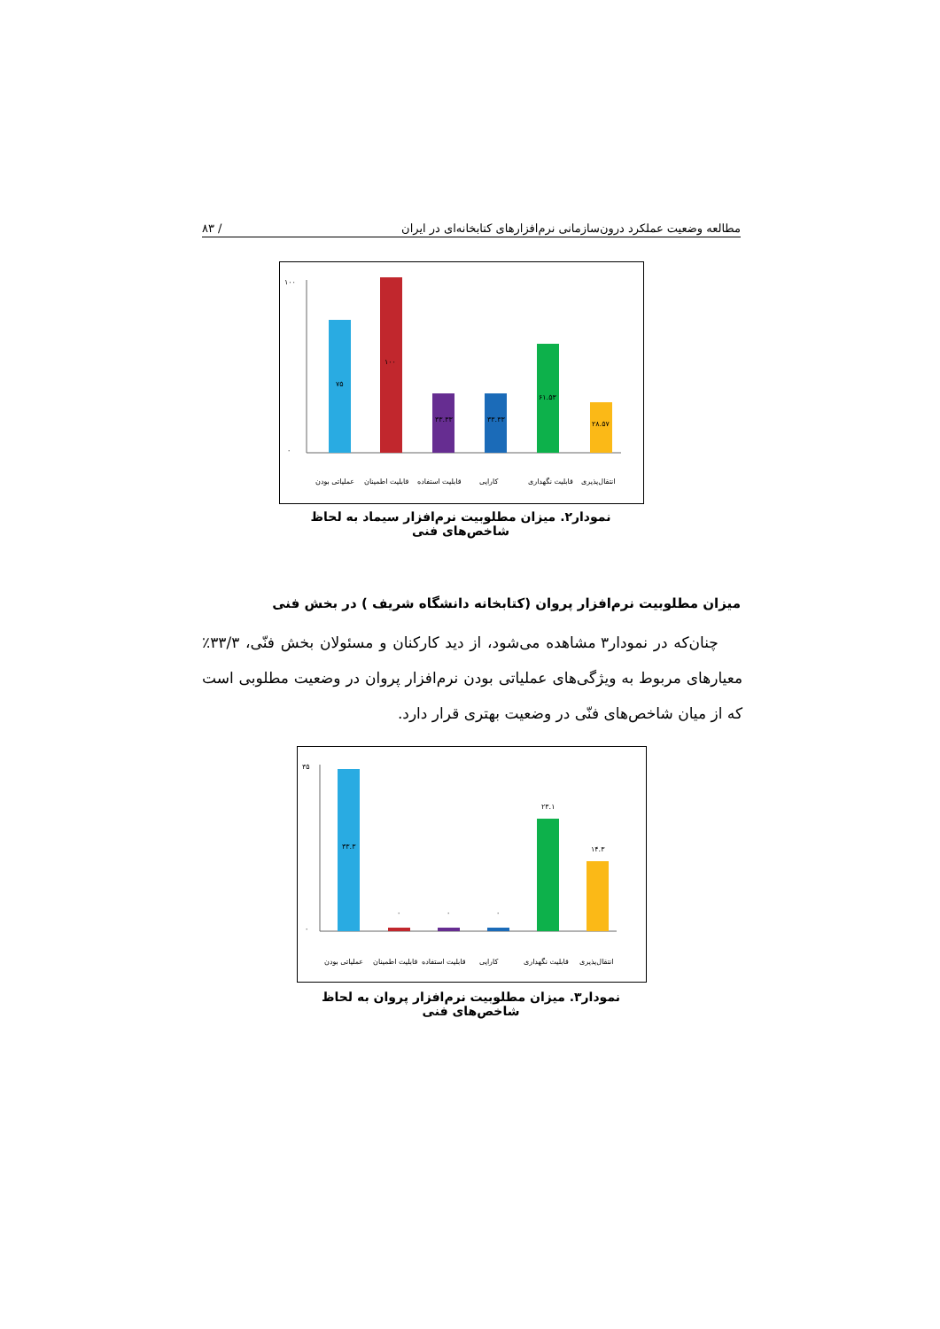مطالعه وضعیت عملکرد درون‌سازمانی نرم‌افزارهای کتابخانه‌ای در ایران / ۸۳
۱۰۰
۰
۷۵
۱۰۰
۳۳.۳۳
۳۳.۳۳
۶۱.۵۳
۲۸.۵۷
عملیاتی بودن
قابلیت اطمینان
قابلیت استفاده
کارایی
قابلیت نگهداری
انتقال‌پذیری
نمودار۲. میزان مطلوبیت نرم‌افزار سیماد به لحاظ شاخص‌های فنی
میزان مطلوبیت نرم‌افزار پروان (کتابخانه دانشگاه شریف ) در بخش فنی
چنان‌که در نمودار۳ مشاهده می‌شود، از دید کارکنان و مسئولان بخش فنّی، ۳۳/۳٪ معیارهای مربوط به ویژگی‌های عملیاتی بودن نرم‌افزار پروان در وضعیت مطلوبی است که از میان شاخص‌های فنّی در وضعیت بهتری قرار دارد.
۳۵
۰
۳۳.۳
۰
۰
۰
۲۳.۱
۱۴.۳
عملیاتی بودن
قابلیت اطمینان
قابلیت استفاده
کارایی
قابلیت نگهداری
انتقال‌پذیری
نمودار۳. میزان مطلوبیت نرم‌افزار پروان به لحاظ شاخص‌های فنی